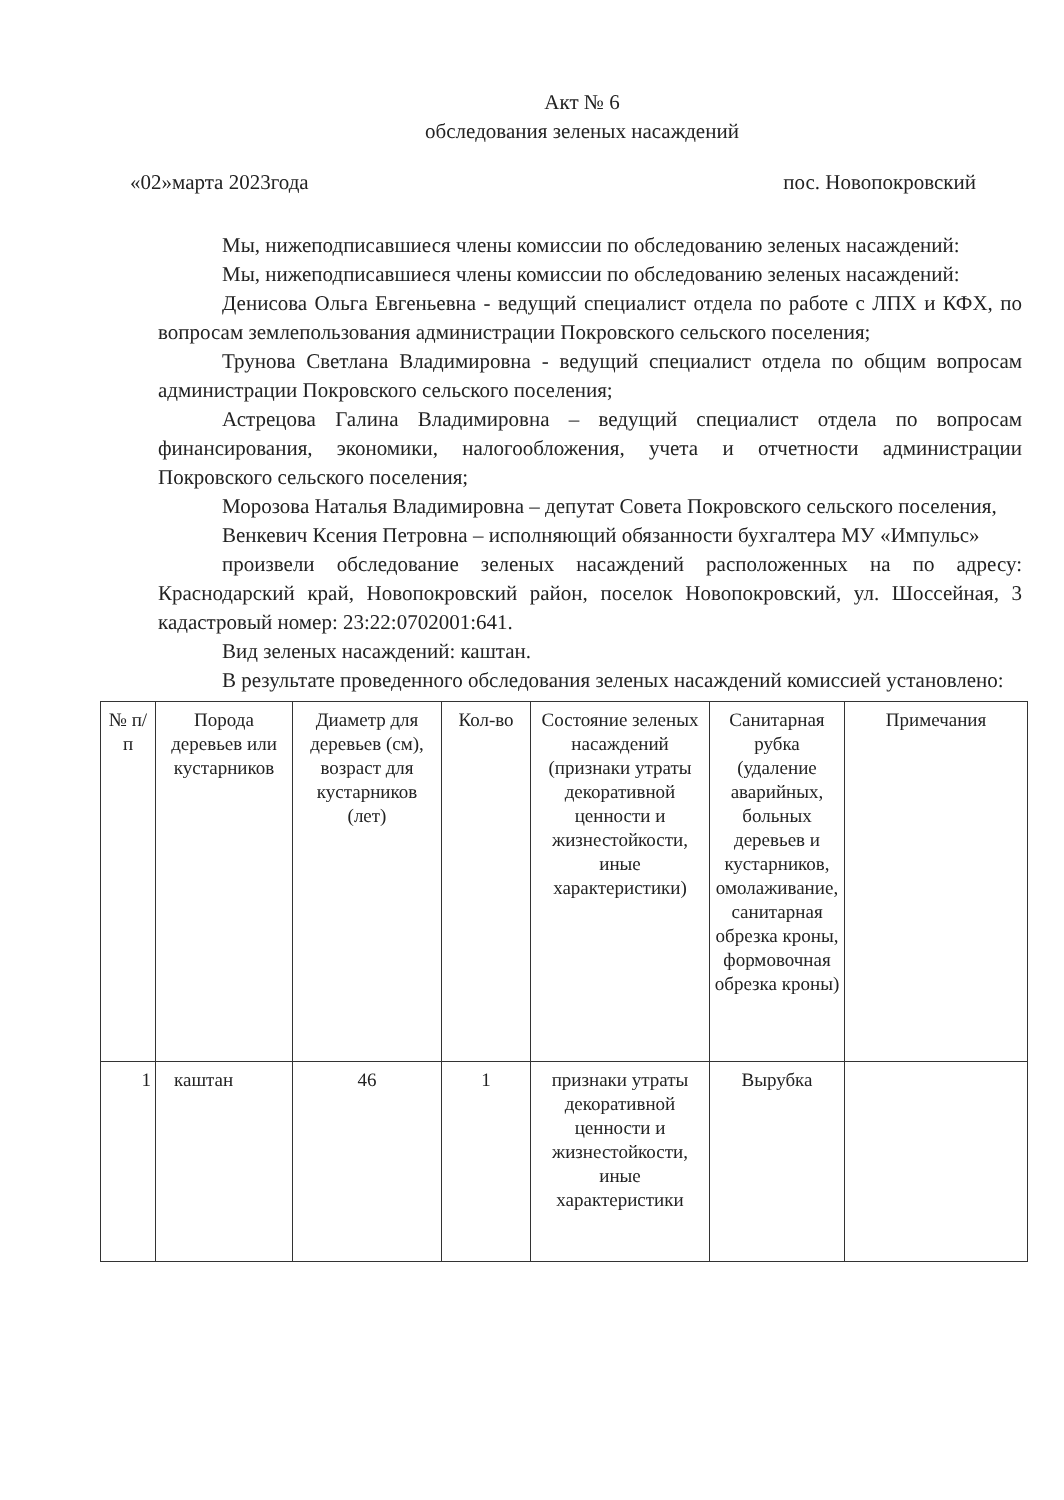Акт № 6
обследования зеленых насаждений
«02»марта 2023года пос. Новопокровский
Мы, нижеподписавшиеся члены комиссии по обследованию зеленых насаждений:
Мы, нижеподписавшиеся члены комиссии по обследованию зеленых насаждений:
Денисова Ольга Евгеньевна - ведущий специалист отдела по работе с ЛПХ и КФХ, по вопросам землепользования администрации Покровского сельского поселения;
Трунова Светлана Владимировна - ведущий специалист отдела по общим вопросам администрации Покровского сельского поселения;
Астрецова Галина Владимировна – ведущий специалист отдела по вопросам финансирования, экономики, налогообложения, учета и отчетности администрации Покровского сельского поселения;
Морозова Наталья Владимировна – депутат Совета Покровского сельского поселения,
Венкевич Ксения Петровна – исполняющий обязанности бухгалтера МУ «Импульс»
произвели обследование зеленых насаждений расположенных на по адресу: Краснодарский край, Новопокровский район, поселок Новопокровский, ул. Шоссейная, 3 кадастровый номер: 23:22:0702001:641.
Вид зеленых насаждений: каштан.
В результате проведенного обследования зеленых насаждений комиссией установлено:
| № п/п | Порода деревьев или кустарников | Диаметр для деревьев (см), возраст для кустарников (лет) | Кол-во | Состояние зеленых насаждений (признаки утраты декоративной ценности и жизнестойкости, иные характеристики) | Санитарная рубка (удаление аварийных, больных деревьев и кустарников, омолаживание, санитарная обрезка кроны, формовочная обрезка кроны) | Примечания |
| --- | --- | --- | --- | --- | --- | --- |
| 1 | каштан | 46 | 1 | признаки утраты декоративной ценности и жизнестойкости, иные характеристики | Вырубка | |